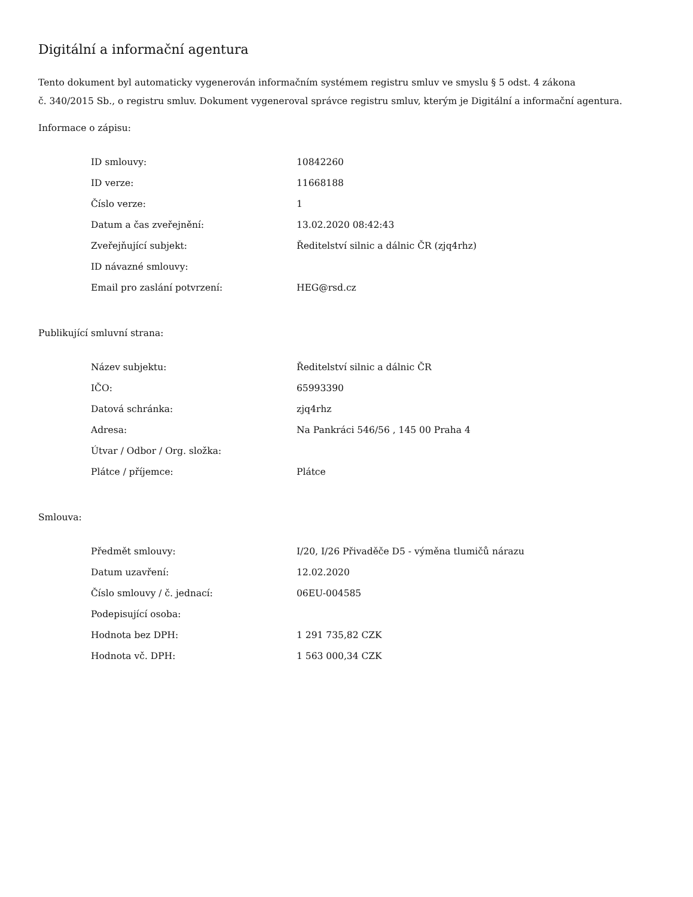Digitální a informační agentura
Tento dokument byl automaticky vygenerován informačním systémem registru smluv ve smyslu § 5 odst. 4 zákona
č. 340/2015 Sb., o registru smluv. Dokument vygeneroval správce registru smluv, kterým je Digitální a informační agentura.
Informace o zápisu:
| ID smlouvy: | 10842260 |
| ID verze: | 11668188 |
| Číslo verze: | 1 |
| Datum a čas zveřejnění: | 13.02.2020 08:42:43 |
| Zveřejňující subjekt: | Ředitelství silnic a dálnic ČR (zjq4rhz) |
| ID návazné smlouvy: | |
| Email pro zaslání potvrzení: | HEG@rsd.cz |
Publikující smluvní strana:
| Název subjektu: | Ředitelství silnic a dálnic ČR |
| IČO: | 65993390 |
| Datová schránka: | zjq4rhz |
| Adresa: | Na Pankráci 546/56 , 145 00 Praha 4 |
| Útvar / Odbor / Org. složka: | |
| Plátce / příjemce: | Plátce |
Smlouva:
| Předmět smlouvy: | I/20, I/26 Přivaděče D5 - výměna tlumičů nárazu |
| Datum uzavření: | 12.02.2020 |
| Číslo smlouvy / č. jednací: | 06EU-004585 |
| Podepisující osoba: | |
| Hodnota bez DPH: | 1 291 735,82 CZK |
| Hodnota vč. DPH: | 1 563 000,34 CZK |